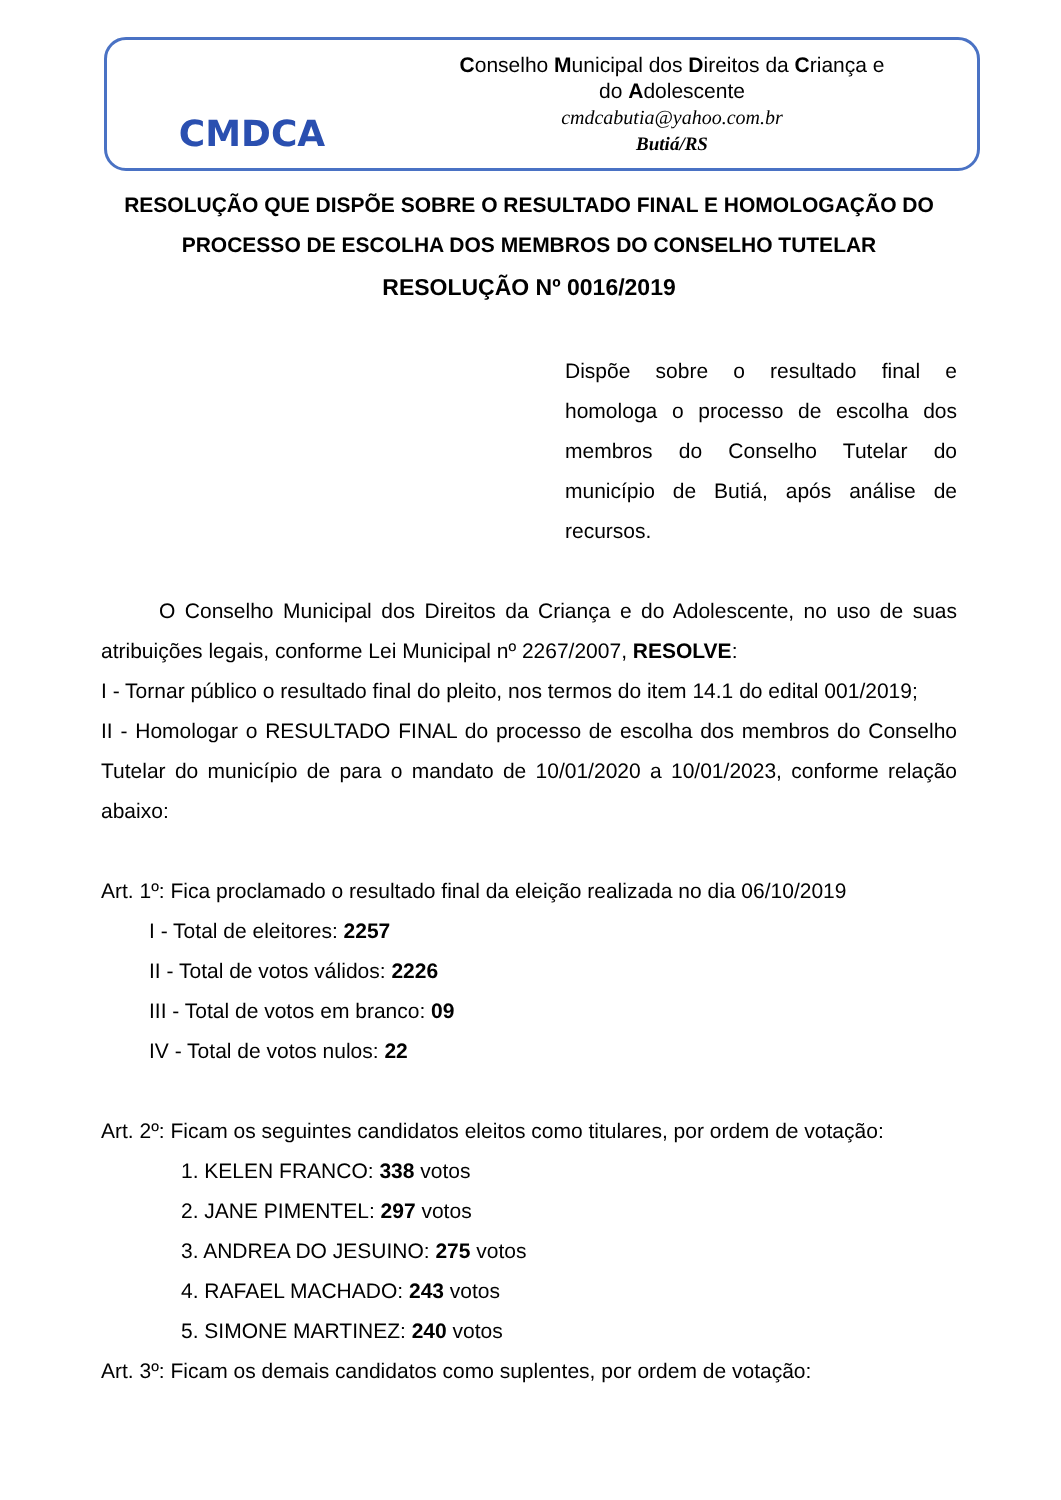CMDCA
Conselho Municipal dos Direitos da Criança e
do Adolescente
cmdcabutia@yahoo.com.br
Butiá/RS
RESOLUÇÃO QUE DISPÕE SOBRE O RESULTADO FINAL E HOMOLOGAÇÃO DO PROCESSO DE ESCOLHA DOS MEMBROS DO CONSELHO TUTELAR
RESOLUÇÃO Nº 0016/2019
Dispõe sobre o resultado final e homologa o processo de escolha dos membros do Conselho Tutelar do município de Butiá, após análise de recursos.
O Conselho Municipal dos Direitos da Criança e do Adolescente, no uso de suas atribuições legais, conforme Lei Municipal nº 2267/2007, RESOLVE:
I - Tornar público o resultado final do pleito, nos termos do item 14.1 do edital 001/2019;
II - Homologar o RESULTADO FINAL do processo de escolha dos membros do Conselho Tutelar do município de para o mandato de 10/01/2020 a 10/01/2023, conforme relação abaixo:
Art. 1º: Fica proclamado o resultado final da eleição realizada no dia 06/10/2019
I - Total de eleitores: 2257
II - Total de votos válidos: 2226
III - Total de votos em branco: 09
IV - Total de votos nulos: 22
Art. 2º: Ficam os seguintes candidatos eleitos como titulares, por ordem de votação:
1. KELEN FRANCO: 338 votos
2. JANE PIMENTEL: 297 votos
3. ANDREA DO JESUINO: 275 votos
4. RAFAEL MACHADO: 243 votos
5. SIMONE MARTINEZ: 240 votos
Art. 3º: Ficam os demais candidatos como suplentes, por ordem de votação: